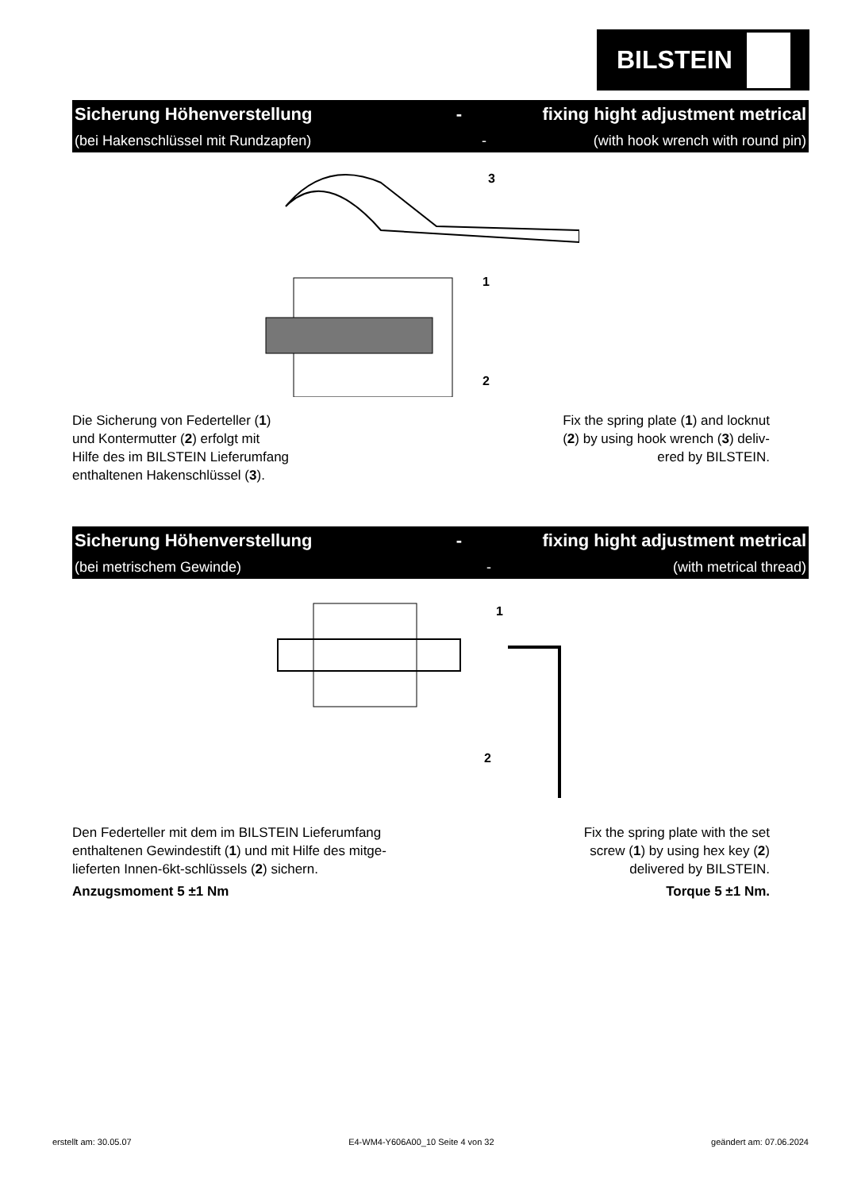BILSTEIN
Sicherung Höhenverstellung - fixing hight adjustment metrical
(bei Hakenschlüssel mit Rundzapfen) - (with hook wrench with round pin)
3
1
2
Die Sicherung von Federteller (1)
und Kontermutter (2) erfolgt mit
Hilfe des im BILSTEIN Lieferumfang
enthaltenen Hakenschlüssel (3).
Fix the spring plate (1) and locknut
(2) by using hook wrench (3) deliv-
ered by BILSTEIN.
Sicherung Höhenverstellung - fixing hight adjustment metrical
(bei metrischem Gewinde) - (with metrical thread)
1
2
Den Federteller mit dem im BILSTEIN Lieferumfang
enthaltenen Gewindestift (1) und mit Hilfe des mitge-
lieferten Innen-6kt-schlüssels (2) sichern.
Anzugsmoment 5 ±1 Nm
Fix the spring plate with the set
screw (1) by using hex key (2)
delivered by BILSTEIN.
Torque 5 ±1 Nm.
erstellt am: 30.05.07 E4-WM4-Y606A00_10 Seite 4 von 32 geändert am: 07.06.2024